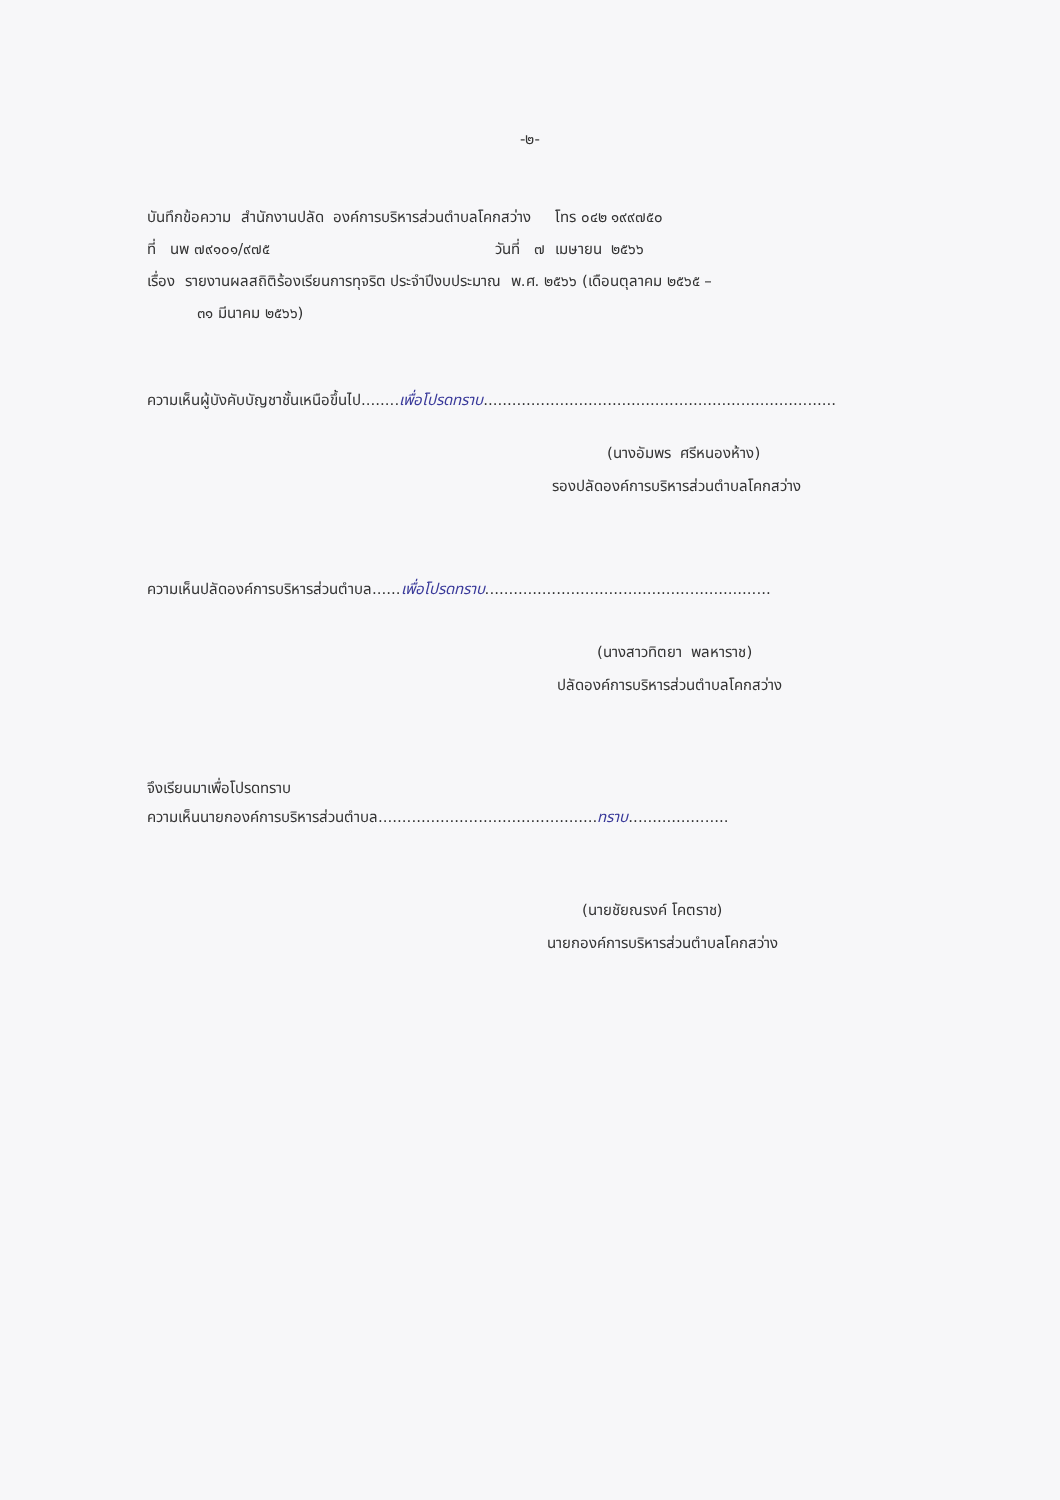-๒-
บันทึกข้อความ สำนักงานปลัด องค์การบริหารส่วนตำบลโคกสว่าง โทร ๐๔๒ ๑๙๙๗๕๐
ที่ นพ ๗๙๑๐๑/๙๗๕ วันที่ ๗ เมษายน ๒๕๖๖
เรื่อง รายงานผลสถิติร้องเรียนการทุจริต ประจำปีงบประมาณ พ.ศ. ๒๕๖๖ (เดือนตุลาคม ๒๕๖๕ –
๓๑ มีนาคม ๒๕๖๖)
ความเห็นผู้บังคับบัญชาชั้นเหนือขึ้นไป........เพื่อโปรดทราบ..........................................................................
(นางอัมพร ศรีหนองห้าง)
รองปลัดองค์การบริหารส่วนตำบลโคกสว่าง
ความเห็นปลัดองค์การบริหารส่วนตำบล......เพื่อโปรดทราบ............................................................
(นางสาวทิตยา พลหาราช)
ปลัดองค์การบริหารส่วนตำบลโคกสว่าง
จึงเรียนมาเพื่อโปรดทราบ
ความเห็นนายกองค์การบริหารส่วนตำบล..............................................ทราบ.....................
(นายชัยณรงค์ โคตราช)
นายกองค์การบริหารส่วนตำบลโคกสว่าง